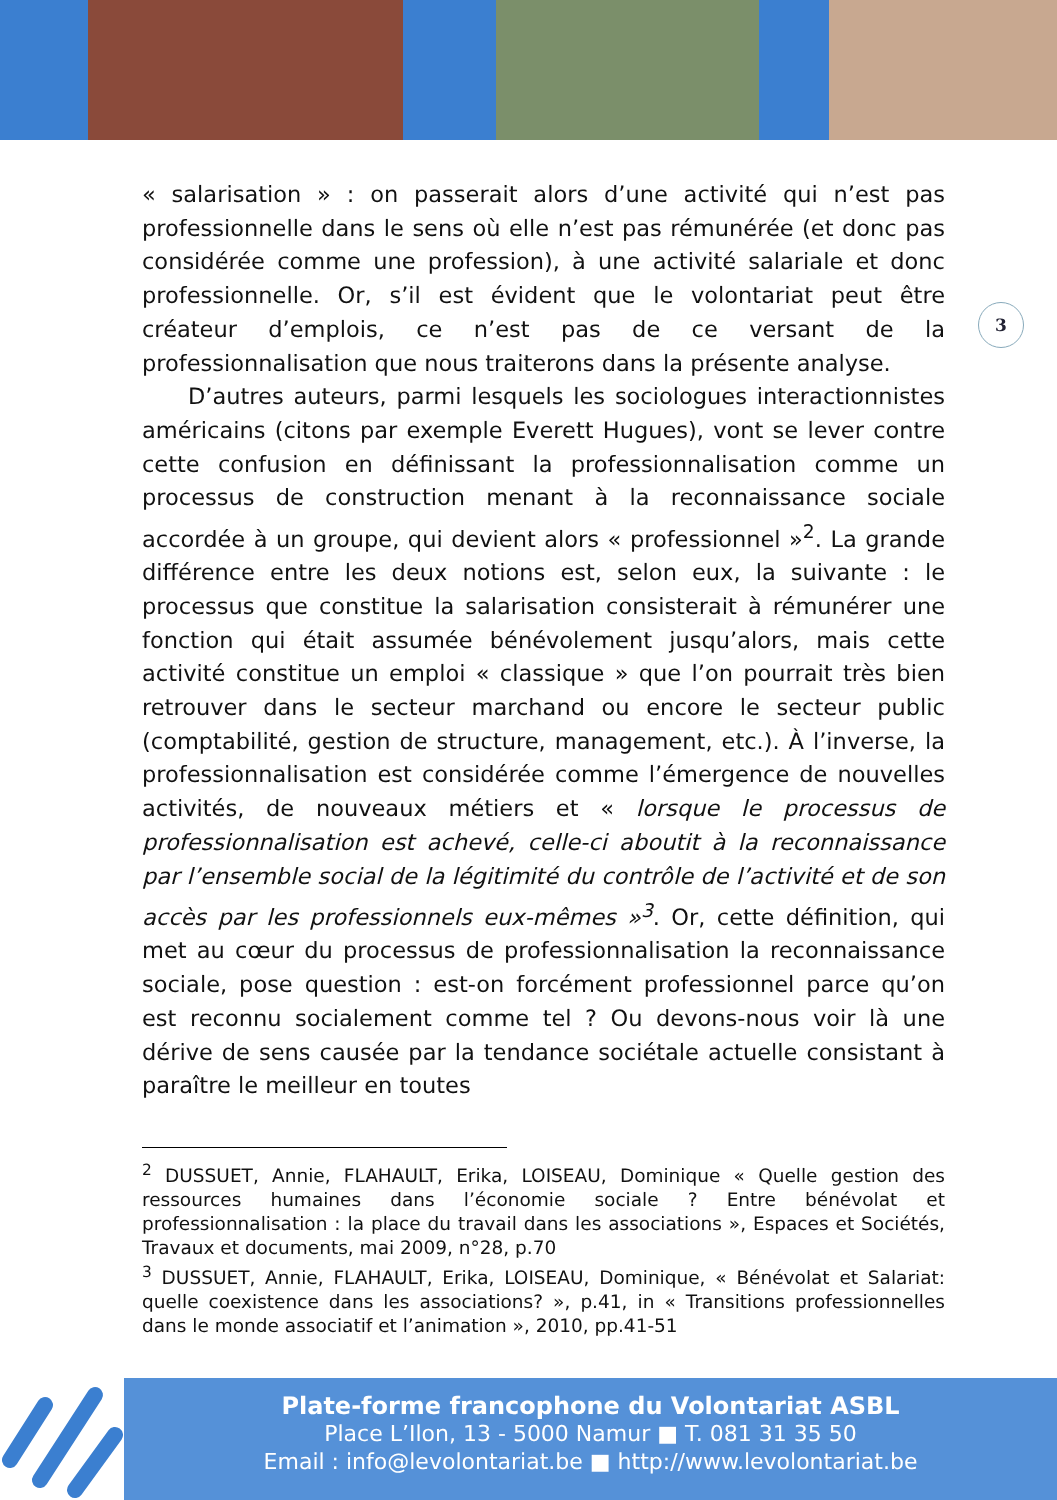3
« salarisation » : on passerait alors d’une activité qui n’est pas professionnelle dans le sens où elle n’est pas rémunérée (et donc pas considérée comme une profession), à une activité salariale et donc professionnelle. Or, s’il est évident que le volontariat peut être créateur d’emplois, ce n’est pas de ce versant de la professionnalisation que nous traiterons dans la présente analyse.
D’autres auteurs, parmi lesquels les sociologues interactionnistes américains (citons par exemple Everett Hugues), vont se lever contre cette confusion en définissant la professionnalisation comme un processus de construction menant à la reconnaissance sociale accordée à un groupe, qui devient alors « professionnel »<sup>2</sup>. La grande différence entre les deux notions est, selon eux, la suivante : le processus que constitue la salarisation consisterait à rémunérer une fonction qui était assumée bénévolement jusqu’alors, mais cette activité constitue un emploi « classique » que l’on pourrait très bien retrouver dans le secteur marchand ou encore le secteur public (comptabilité, gestion de structure, management, etc.). À l’inverse, la professionnalisation est considérée comme l’émergence de nouvelles activités, de nouveaux métiers et « lorsque le processus de professionnalisation est achevé, celle-ci aboutit à la reconnaissance par l’ensemble social de la légitimité du contrôle de l’activité et de son accès par les professionnels eux-mêmes »<sup>3</sup>. Or, cette définition, qui met au cœur du processus de professionnalisation la reconnaissance sociale, pose question : est-on forcément professionnel parce qu’on est reconnu socialement comme tel ? Ou devons-nous voir là une dérive de sens causée par la tendance sociétale actuelle consistant à paraître le meilleur en toutes
<sup>2</sup> DUSSUET, Annie, FLAHAULT, Erika, LOISEAU, Dominique « Quelle gestion des ressources humaines dans l’économie sociale ? Entre bénévolat et professionnalisation : la place du travail dans les associations », Espaces et Sociétés, Travaux et documents, mai 2009, n°28, p.70
<sup>3</sup> DUSSUET, Annie, FLAHAULT, Erika, LOISEAU, Dominique, « Bénévolat et Salariat: quelle coexistence dans les associations? », p.41, in « Transitions professionnelles dans le monde associatif et l’animation », 2010, pp.41-51
Plate-forme francophone du Volontariat ASBL
Place L’Ilon, 13 - 5000 Namur ■ T. 081 31 35 50
Email : info@levolontariat.be ■ http://www.levolontariat.be